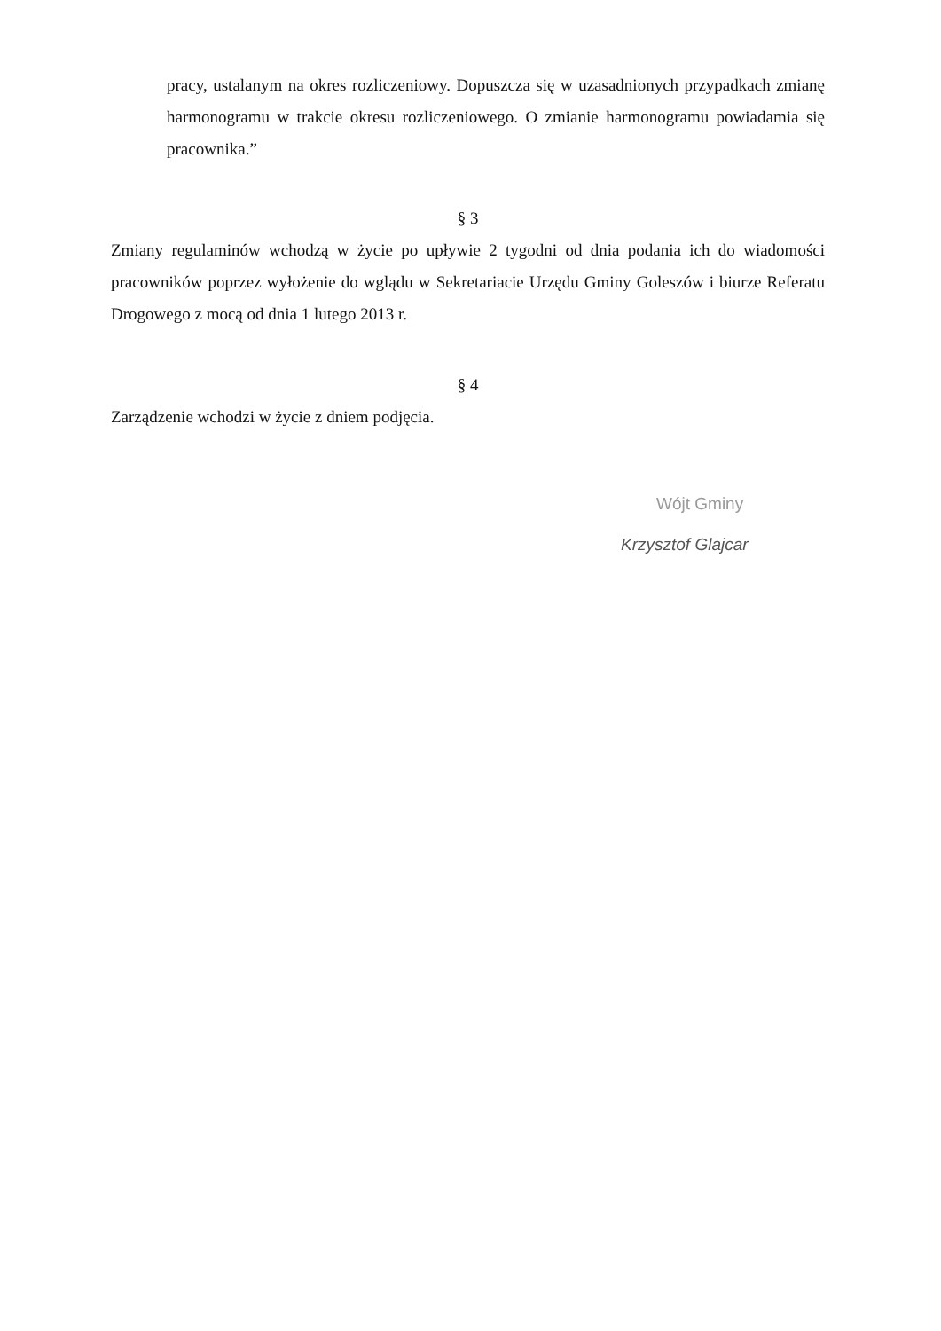pracy, ustalanym na okres rozliczeniowy. Dopuszcza się w uzasadnionych przypadkach zmianę harmonogramu w trakcie okresu rozliczeniowego. O zmianie harmonogramu powiadamia się pracownika.”
§ 3
Zmiany regulaminów wchodzą w życie po upływie 2 tygodni od dnia podania ich do wiadomości pracowników poprzez wyłożenie do wglądu w Sekretariacie Urzędu Gminy Goleszów i biurze Referatu Drogowego z mocą od dnia 1 lutego 2013 r.
§ 4
Zarządzenie wchodzi w życie z dniem podjęcia.
Wójt Gminy
Krzysztof Glajcar